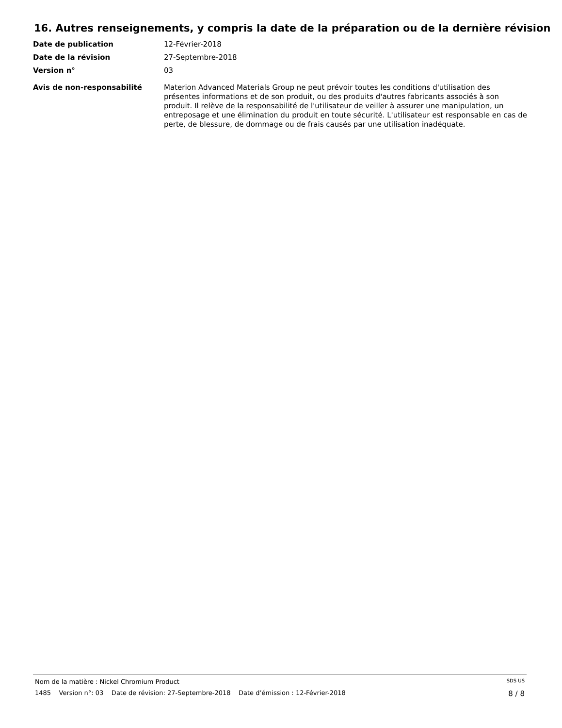16. Autres renseignements, y compris la date de la préparation ou de la dernière révision
Date de publication
12-Février-2018
Date de la révision
27-Septembre-2018
Version n°
03
Avis de non-responsabilité
Materion Advanced Materials Group ne peut prévoir toutes les conditions d'utilisation des présentes informations et de son produit, ou des produits d'autres fabricants associés à son produit. Il relève de la responsabilité de l'utilisateur de veiller à assurer une manipulation, un entreposage et une élimination du produit en toute sécurité. L'utilisateur est responsable en cas de perte, de blessure, de dommage ou de frais causés par une utilisation inadéquate.
Nom de la matière : Nickel Chromium Product SDS US
1485 Version n°: 03 Date de révision: 27-Septembre-2018 Date d’émission : 12-Février-2018 8 / 8